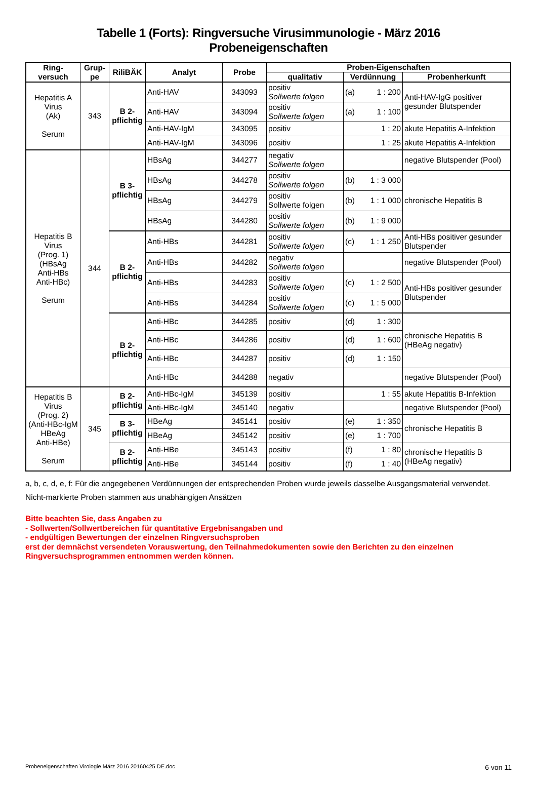Tabelle 1 (Forts): Ringversuche Virusimmunologie - März 2016
Probeneigenschaften
| Ring- versuch | Grup- pe | RiliBÄK | Analyt | Probe | Proben-Eigenschaften | | |
| --- | --- | --- | --- | --- | --- | --- | --- |
| | | | | | qualitativ | Verdünnung | Probenherkunft |
| Hepatitis A Virus (Ak) Serum | 343 | B 2- pflichtig | Anti-HAV | 343093 | positiv Sollwerte folgen | (a) 1 : 200 | Anti-HAV-IgG positiver gesunder Blutspender |
| | | | Anti-HAV | 343094 | positiv Sollwerte folgen | (a) 1 : 100 | |
| | | | Anti-HAV-IgM | 343095 | positiv | 1 : 20 | akute Hepatitis A-Infektion |
| | | | Anti-HAV-IgM | 343096 | positiv | 1 : 25 | akute Hepatitis A-Infektion |
| Hepatitis B Virus (Prog. 1) (HBsAg Anti-HBs Anti-HBc) Serum | 344 | B 3- pflichtig | HBsAg | 344277 | negativ Sollwerte folgen | | negative Blutspender (Pool) |
| | | | HBsAg | 344278 | positiv Sollwerte folgen | (b) 1 : 3 000 | chronische Hepatitis B |
| | | | HBsAg | 344279 | positiv Sollwerte folgen | (b) 1 : 1 000 | |
| | | | HBsAg | 344280 | positiv Sollwerte folgen | (b) 1 : 9 000 | |
| | | B 2- pflichtig | Anti-HBs | 344281 | positiv Sollwerte folgen | (c) 1 : 1 250 | Anti-HBs positiver gesunder Blutspender |
| | | | Anti-HBs | 344282 | negativ Sollwerte folgen | | negative Blutspender (Pool) |
| | | | Anti-HBs | 344283 | positiv Sollwerte folgen | (c) 1 : 2 500 | Anti-HBs positiver gesunder Blutspender |
| | | | Anti-HBs | 344284 | positiv Sollwerte folgen | (c) 1 : 5 000 | |
| | | B 2- pflichtig | Anti-HBc | 344285 | positiv | (d) 1 : 300 | chronische Hepatitis B (HBeAg negativ) |
| | | | Anti-HBc | 344286 | positiv | (d) 1 : 600 | |
| | | | Anti-HBc | 344287 | positiv | (d) 1 : 150 | |
| | | | Anti-HBc | 344288 | negativ | | negative Blutspender (Pool) |
| Hepatitis B Virus (Prog. 2) (Anti-HBc-IgM HBeAg Anti-HBe) Serum | 345 | B 2- pflichtig | Anti-HBc-IgM | 345139 | positiv | 1 : 55 | akute Hepatitis B-Infektion |
| | | | Anti-HBc-IgM | 345140 | negativ | | negative Blutspender (Pool) |
| | | B 3- pflichtig | HBeAg | 345141 | positiv | (e) 1 : 350 | chronische Hepatitis B |
| | | | HBeAg | 345142 | positiv | (e) 1 : 700 | |
| | | B 2- pflichtig | Anti-HBe | 345143 | positiv | (f) 1 : 80 | chronische Hepatitis B (HBeAg negativ) |
| | | | Anti-HBe | 345144 | positiv | (f) 1 : 40 | |
a, b, c, d, e, f: Für die angegebenen Verdünnungen der entsprechenden Proben wurde jeweils dasselbe Ausgangsmaterial verwendet.
Nicht-markierte Proben stammen aus unabhängigen Ansätzen
Bitte beachten Sie, dass Angaben zu
- Sollwerten/Sollwertbereichen für quantitative Ergebnisangaben und
- endgültigen Bewertungen der einzelnen Ringversuchsproben
erst der demnächst versendeten Vorauswertung, den Teilnahmedokumenten sowie den Berichten zu den einzelnen Ringversuchsprogrammen entnommen werden können.
Probeneigenschaften Virologie März 2016 20160425 DE.doc 6 von 11